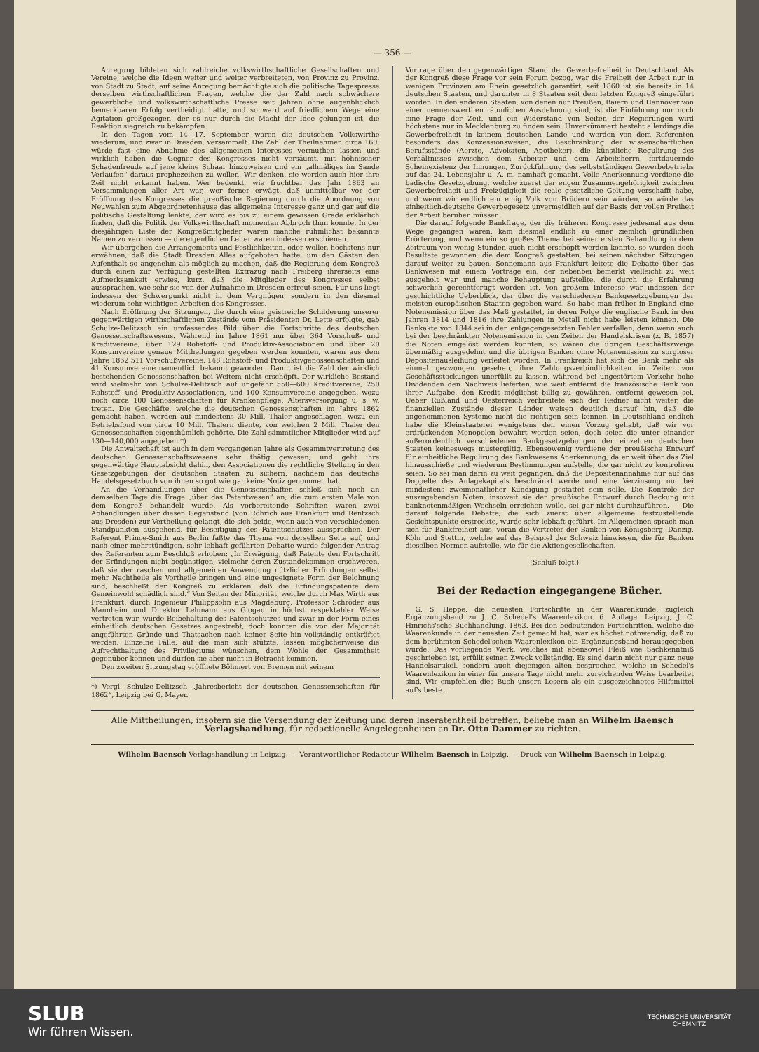— 356 —
Anregung bildeten sich zahlreiche volkswirthschaftliche Gesellschaften und Vereine, welche die Ideen weiter und weiter verbreiteten, von Provinz zu Provinz, von Stadt zu Stadt; auf seine Anregung bemächtigte sich die politische Tagespresse derselben wirthschaftlichen Fragen, welche die der Zahl nach schwächere gewerbliche und volkswirthschaftliche Presse seit Jahren ohne augenblicklich bemerkbaren Erfolg vertheidigt hatte, und so ward auf friedlichem Wege eine Agitation großgezogen, der es nur durch die Macht der Idee gelungen ist, die Reaktion siegreich zu bekämpfen.
In den Tagen vom 14—17. September waren die deutschen Volkswirthe wiederum, und zwar in Dresden, versammelt. Die Zahl der Theilnehmer, circa 160, würde fast eine Abnahme des allgemeinen Interesses vermuthen lassen und wirklich haben die Gegner des Kongresses nicht versäumt, mit höhnischer Schadenfreude auf jene kleine Schaar hinzuweisen und ein „allmäliges im Sande Verlaufen“ daraus prophezeihen zu wollen. Wir denken, sie werden auch hier ihre Zeit nicht erkannt haben. Wer bedenkt, wie fruchtbar das Jahr 1863 an Versammlungen aller Art war, wer ferner erwägt, daß unmittelbar vor der Eröffnung des Kongresses die preußische Regierung durch die Anordnung von Neuwahlen zum Abgeordnetenhause das allgemeine Interesse ganz und gar auf die politische Gestaltung lenkte, der wird es bis zu einem gewissen Grade erklärlich finden, daß die Politik der Volkswirthschaft momentan Abbruch thun konnte. In der diesjährigen Liste der Kongreßmitglieder waren manche rühmlichst bekannte Namen zu vermissen — die eigentlichen Leiter waren indessen erschienen.
Wir übergehen die Arrangements und Festlichkeiten, oder wollen höchstens nur erwähnen, daß die Stadt Dresden Alles aufgeboten hatte, um den Gästen den Aufenthalt so angenehm als möglich zu machen, daß die Regierung dem Kongreß durch einen zur Verfügung gestellten Extrazug nach Freiberg ihrerseits eine Aufmerksamkeit erwies, kurz, daß die Mitglieder des Kongresses selbst aussprachen, wie sehr sie von der Aufnahme in Dresden erfreut seien. Für uns liegt indessen der Schwerpunkt nicht in dem Vergnügen, sondern in den diesmal wiederum sehr wichtigen Arbeiten des Kongresses.
Nach Eröffnung der Sitzungen, die durch eine geistreiche Schilderung unserer gegenwärtigen wirthschaftlichen Zustände vom Präsidenten Dr. Lette erfolgte, gab Schulze-Delitzsch ein umfassendes Bild über die Fortschritte des deutschen Genossenschaftswesens. Während im Jahre 1861 nur über 364 Vorschuß- und Kreditvereine, über 129 Rohstoff- und Produktiv-Associationen und über 20 Konsumvereine genaue Mittheilungen gegeben werden konnten, waren aus dem Jahre 1862 511 Vorschußvereine, 148 Rohstoff- und Produktivgenossenschaften und 41 Konsumvereine namentlich bekannt geworden. Damit ist die Zahl der wirklich bestehenden Genossenschaften bei Weitem nicht erschöpft. Der wirkliche Bestand wird vielmehr von Schulze-Delitzsch auf ungefähr 550—600 Kreditvereine, 250 Rohstoff- und Produktiv-Associationen, und 100 Konsumvereine angegeben, wozu noch circa 100 Genossenschaften für Krankenpflege, Altersversorgung u. s. w. treten. Die Geschäfte, welche die deutschen Genossenschaften im Jahre 1862 gemacht haben, werden auf mindestens 30 Mill. Thaler angeschlagen, wozu ein Betriebsfond von circa 10 Mill. Thalern diente, von welchen 2 Mill. Thaler den Genossenschaften eigenthümlich gehörte. Die Zahl sämmtlicher Mitglieder wird auf 130—140,000 angegeben.*)
Die Anwaltschaft ist auch in dem vergangenen Jahre als Gesammtvertretung des deutschen Genossenschaftswesens sehr thätig gewesen, und geht ihre gegenwärtige Hauptabsicht dahin, den Associationen die rechtliche Stellung in den Gesetzgebungen der deutschen Staaten zu sichern, nachdem das deutsche Handelsgesetzbuch von ihnen so gut wie gar keine Notiz genommen hat.
An die Verhandlungen über die Genossenschaften schloß sich noch an demselben Tage die Frage „über das Patentwesen“ an, die zum ersten Male von dem Kongreß behandelt wurde. Als vorbereitende Schriften waren zwei Abhandlungen über diesen Gegenstand (von Röhrich aus Frankfurt und Rentzsch aus Dresden) zur Vertheilung gelangt, die sich beide, wenn auch von verschiedenen Standpunkten ausgehend, für Beseitigung des Patentschutzes aussprachen. Der Referent Prince-Smith aus Berlin faßte das Thema von derselben Seite auf, und nach einer mehrstündigen, sehr lebhaft geführten Debatte wurde folgender Antrag des Referenten zum Beschluß erhoben: „In Erwägung, daß Patente den Fortschritt der Erfindungen nicht begünstigen, vielmehr deren Zustandekommen erschweren, daß sie der raschen und allgemeinen Anwendung nützlicher Erfindungen selbst mehr Nachtheile als Vortheile bringen und eine ungeeignete Form der Belohnung sind, beschließt der Kongreß zu erklären, daß die Erfindungspatente dem Gemeinwohl schädlich sind.“ Von Seiten der Minorität, welche durch Max Wirth aus Frankfurt, durch Ingenieur Philippsohn aus Magdeburg, Professor Schröder aus Mannheim und Direktor Lehmann aus Glogau in höchst respektabler Weise vertreten war, wurde Beibehaltung des Patentschutzes und zwar in der Form eines einheitlich deutschen Gesetzes angestrebt, doch konnten die von der Majorität angeführten Gründe und Thatsachen nach keiner Seite hin vollständig entkräftet werden. Einzelne Fälle, auf die man sich stützte, lassen möglicherweise die Aufrechthaltung des Privilegiums wünschen, dem Wohle der Gesammtheit gegenüber können und dürfen sie aber nicht in Betracht kommen.
Den zweiten Sitzungstag eröffnete Böhmert von Bremen mit seinem
*) Vergl. Schulze-Delitzsch „Jahresbericht der deutschen Genossenschaften für 1862“, Leipzig bei G. Mayer.
Vortrage über den gegenwärtigen Stand der Gewerbefreiheit in Deutschland. Als der Kongreß diese Frage vor sein Forum bezog, war die Freiheit der Arbeit nur in wenigen Provinzen am Rhein gesetzlich garantirt, seit 1860 ist sie bereits in 14 deutschen Staaten, und darunter in 8 Staaten seit dem letzten Kongreß eingeführt worden. In den anderen Staaten, von denen nur Preußen, Baiern und Hannover von einer nennenswerthen räumlichen Ausdehnung sind, ist die Einführung nur noch eine Frage der Zeit, und ein Widerstand von Seiten der Regierungen wird höchstens nur in Mecklenburg zu finden sein. Unverkümmert besteht allerdings die Gewerbefreiheit in keinem deutschen Lande und werden von dem Referenten besonders das Konzessionswesen, die Beschränkung der wissenschaftlichen Berufsstände (Aerzte, Advokaten, Apotheker), die künstliche Regulirung des Verhältnisses zwischen dem Arbeiter und dem Arbeitsherrn, fortdauernde Scheinexistenz der Innungen, Zurückführung des selbstständigen Gewerbebetriebs auf das 24. Lebensjahr u. A. m. namhaft gemacht. Volle Anerkennung verdiene die badische Gesetzgebung, welche zuerst der engen Zusammengehörigkeit zwischen Gewerbefreiheit und Freizügigkeit die reale gesetzliche Geltung verschafft habe, und wenn wir endlich ein einig Volk von Brüdern sein würden, so würde das einheitlich-deutsche Gewerbegesetz unvermeidlich auf der Basis der vollen Freiheit der Arbeit beruhen müssen.
Die darauf folgende Bankfrage, der die früheren Kongresse jedesmal aus dem Wege gegangen waren, kam diesmal endlich zu einer ziemlich gründlichen Erörterung, und wenn ein so großes Thema bei seiner ersten Behandlung in dem Zeitraum von wenig Stunden auch nicht erschöpft werden konnte, so wurden doch Resultate gewonnen, die dem Kongreß gestatten, bei seinen nächsten Sitzungen darauf weiter zu bauen. Sonnemann aus Frankfurt leitete die Debatte über das Bankwesen mit einem Vortrage ein, der nebenbei bemerkt vielleicht zu weit ausgeholt war und manche Behauptung aufstellte, die durch die Erfahrung schwerlich gerechtfertigt worden ist. Von großem Interesse war indessen der geschichtliche Ueberblick, der über die verschiedenen Bankgesetzgebungen der meisten europäischen Staaten gegeben ward. So habe man früher in England eine Notenemission über das Maß gestattet, in deren Folge die englische Bank in den Jahren 1814 und 1816 ihre Zahlungen in Metall nicht habe leisten können. Die Bankakte von 1844 sei in den entgegengesetzten Fehler verfallen, denn wenn auch bei der beschränkten Notenemission in den Zeiten der Handelskrisen (z. B. 1857) die Noten eingelöst werden konnten, so wären die übrigen Geschäftszweige übermäßig ausgedehnt und die übrigen Banken ohne Notenemission zu sorgloser Depositenausleihung verleitet worden. In Frankreich hat sich die Bank mehr als einmal gezwungen gesehen, ihre Zahlungsverbindlichkeiten in Zeiten von Geschäftsstockungen unerfüllt zu lassen, während bei ungestörtem Verkehr hohe Dividenden den Nachweis lieferten, wie weit entfernt die französische Bank von ihrer Aufgabe, den Kredit möglichst billig zu gewähren, entfernt gewesen sei. Ueber Rußland und Oesterreich verbreitete sich der Redner nicht weiter, die finanziellen Zustände dieser Länder weisen deutlich darauf hin, daß die angenommenen Systeme nicht die richtigen sein können. In Deutschland endlich habe die Kleinstaaterei wenigstens den einen Vorzug gehabt, daß wir vor erdrückenden Monopolen bewahrt worden seien, doch seien die unter einander außerordentlich verschiedenen Bankgesetzgebungen der einzelnen deutschen Staaten keineswegs mustergiltig. Ebensowenig verdiene der preußische Entwurf für einheitliche Regulirung des Bankwesens Anerkennung, da er weit über das Ziel hinausschieße und wiederum Bestimmungen aufstelle, die gar nicht zu kontroliren seien. So sei man darin zu weit gegangen, daß die Depositenannahme nur auf das Doppelte des Anlagekapitals beschränkt werde und eine Verzinsung nur bei mindestens zweimonatlicher Kündigung gestattet sein solle. Die Kontrole der auszugebenden Noten, insoweit sie der preußische Entwurf durch Deckung mit banknotenmäßigen Wechseln erreichen wolle, sei gar nicht durchzuführen. — Die darauf folgende Debatte, die sich zuerst über allgemeine festzustellende Gesichtspunkte erstreckte, wurde sehr lebhaft geführt. Im Allgemeinen sprach man sich für Bankfreiheit aus, voran die Vertreter der Banken von Königsberg, Danzig, Köln und Stettin, welche auf das Beispiel der Schweiz hinwiesen, die für Banken dieselben Normen aufstelle, wie für die Aktiengesellschaften.
(Schluß folgt.)
Bei der Redaction eingegangene Bücher.
G. S. Heppe, die neuesten Fortschritte in der Waarenkunde, zugleich Ergänzungsband zu J. C. Schedel's Waarenlexikon. 6. Auflage. Leipzig, J. C. Hinrichs'sche Buchhandlung. 1863. Bei den bedeutenden Fortschritten, welche die Waarenkunde in der neuesten Zeit gemacht hat, war es höchst nothwendig, daß zu dem berühmten Schedel'schen Waarenlexikon ein Ergänzungsband herausgegeben wurde. Das vorliegende Werk, welches mit ebensoviel Fleiß wie Sachkenntniß geschrieben ist, erfüllt seinen Zweck vollständig. Es sind darin nicht nur ganz neue Handelsartikel, sondern auch diejenigen alten besprochen, welche in Schedel's Waarenlexikon in einer für unsere Tage nicht mehr zureichenden Weise bearbeitet sind. Wir empfehlen dies Buch unsern Lesern als ein ausgezeichnetes Hilfsmittel auf's beste.
Alle Mittheilungen, insofern sie die Versendung der Zeitung und deren Inseratentheil betreffen, beliebe man an Wilhelm Baensch Verlagshandlung, für redactionelle Angelegenheiten an Dr. Otto Dammer zu richten.
Wilhelm Baensch Verlagshandlung in Leipzig. — Verantwortlicher Redacteur Wilhelm Baensch in Leipzig. — Druck von Wilhelm Baensch in Leipzig.
SLUB
Wir führen Wissen.
TECHNISCHE UNIVERSITÄT
CHEMNITZ